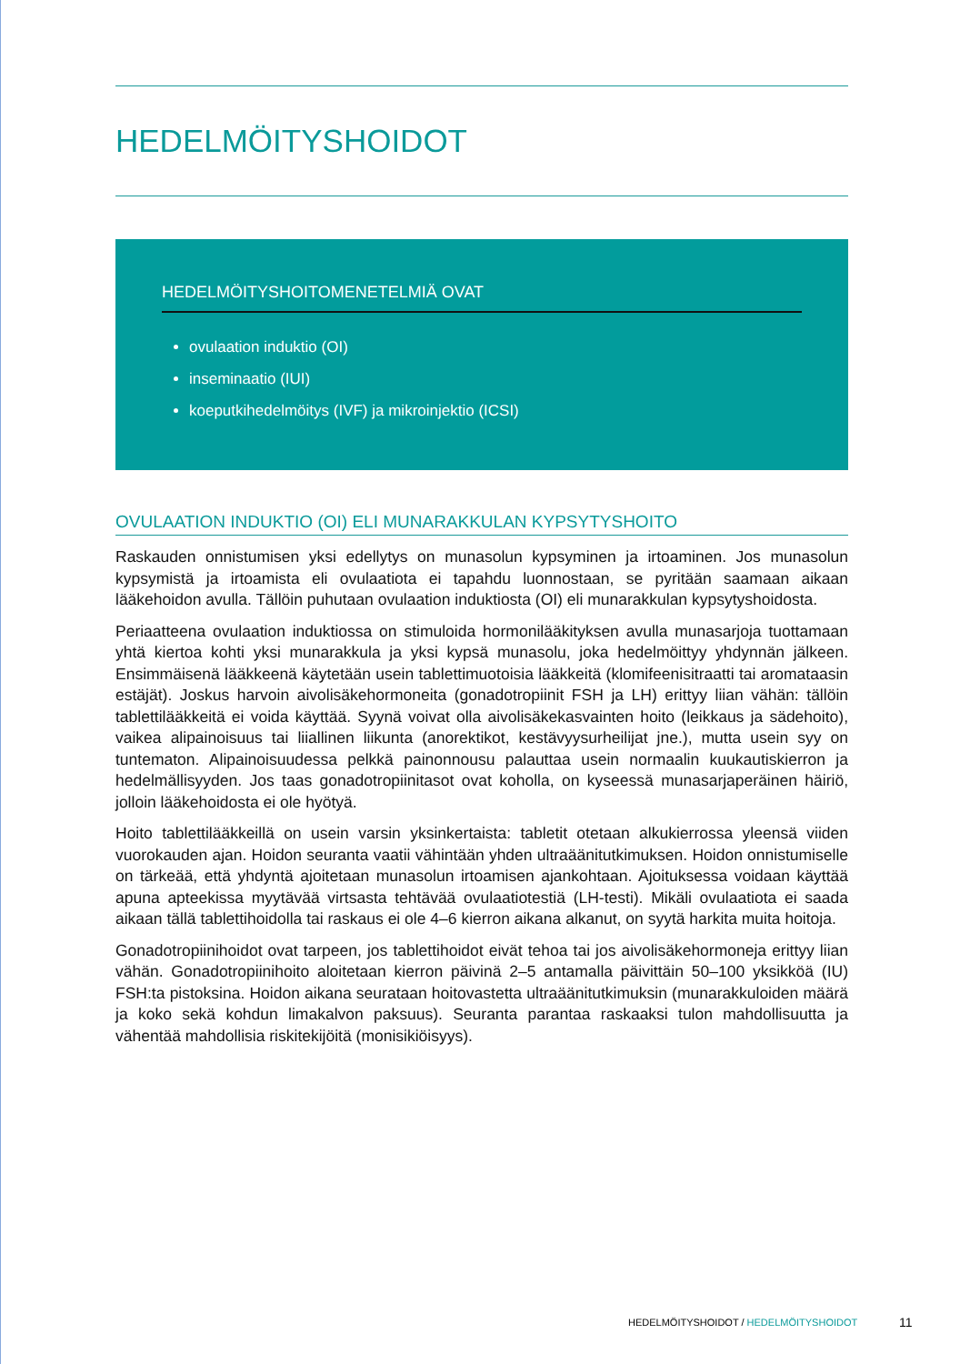HEDELMÖITYSHOIDOT
HEDELMÖITYSHOITOMENETELMIÄ OVAT
ovulaation induktio (OI)
inseminaatio (IUI)
koeputkihedelmöitys (IVF) ja mikroinjektio (ICSI)
OVULAATION INDUKTIO (OI) ELI MUNARAKKULAN KYPSYTYSHOITO
Raskauden onnistumisen yksi edellytys on munasolun kypsyminen ja irtoaminen. Jos munasolun kypsymistä ja irtoamista eli ovulaatiota ei tapahdu luonnostaan, se pyritään saamaan aikaan lääkehoidon avulla. Tällöin puhutaan ovulaation induktiosta (OI) eli munarakkulan kypsytyshoidosta.
Periaatteena ovulaation induktiossa on stimuloida hormonilääkityksen avulla munasarjoja tuottamaan yhtä kiertoa kohti yksi munarakkula ja yksi kypsä munasolu, joka hedelmöittyy yhdynnän jälkeen. Ensimmäisenä lääkkeenä käytetään usein tablettimuotoisia lääkkeitä (klomifeenisitraatti tai aromataasin estäjät). Joskus harvoin aivolisäkehormoneita (gonadotropiinit FSH ja LH) erittyy liian vähän: tällöin tablettilääkkeitä ei voida käyttää. Syynä voivat olla aivolisäkekasvainten hoito (leikkaus ja sädehoito), vaikea alipainoisuus tai liiallinen liikunta (anorektikot, kestävyysurheilijat jne.), mutta usein syy on tuntematon. Alipainoisuudessa pelkkä painonnousu palauttaa usein normaalin kuukautiskierron ja hedelmällisyyden. Jos taas gonadotropiinitasot ovat koholla, on kyseessä munasarjaperäinen häiriö, jolloin lääkehoidosta ei ole hyötyä.
Hoito tablettilääkkeillä on usein varsin yksinkertaista: tabletit otetaan alkukierrossa yleensä viiden vuorokauden ajan. Hoidon seuranta vaatii vähintään yhden ultraäänitutkimuksen. Hoidon onnistumiselle on tärkeää, että yhdyntä ajoitetaan munasolun irtoamisen ajankohtaan. Ajoituksessa voidaan käyttää apuna apteekissa myytävää virtsasta tehtävää ovulaatiotestiä (LH-testi). Mikäli ovulaatiota ei saada aikaan tällä tablettihoidolla tai raskaus ei ole 4–6 kierron aikana alkanut, on syytä harkita muita hoitoja.
Gonadotropiinihoidot ovat tarpeen, jos tablettihoidot eivät tehoa tai jos aivolisäkehormoneja erittyy liian vähän. Gonadotropiinihoito aloitetaan kierron päivinä 2–5 antamalla päivittäin 50–100 yksikköä (IU) FSH:ta pistoksina. Hoidon aikana seurataan hoitovastetta ultraäänitutkimuksin (munarakkuloiden määrä ja koko sekä kohdun limakalvon paksuus). Seuranta parantaa raskaaksi tulon mahdollisuutta ja vähentää mahdollisia riskitekijöitä (monisikiöisyys).
HEDELMÖITYSHOIDOT / HEDELMÖITYSHOIDOT
11